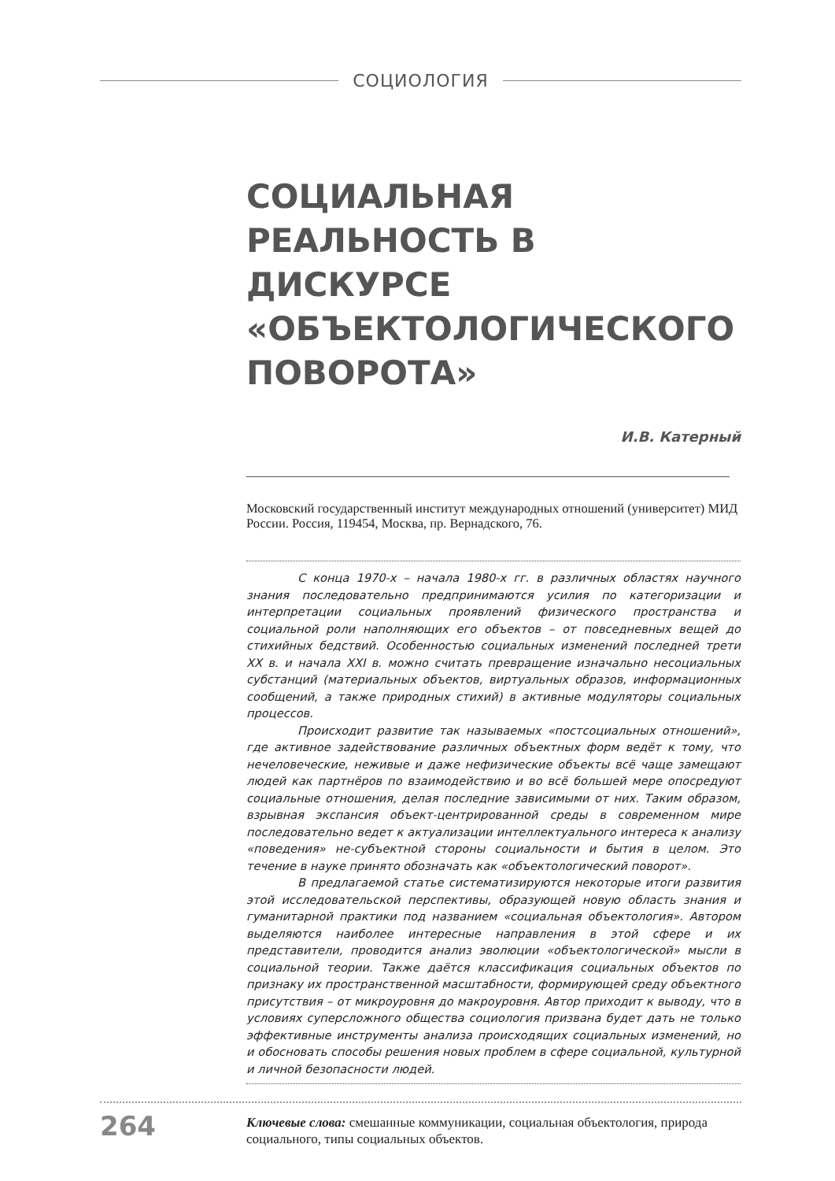СОЦИОЛОГИЯ
СОЦИАЛЬНАЯ
РЕАЛЬНОСТЬ В ДИСКУРСЕ
«ОБЪЕКТОЛОГИЧЕСКОГО
ПОВОРОТА»
И.В. Катерный
Московский государственный институт международных отношений (университет) МИД России. Россия, 119454, Москва, пр. Вернадского, 76.
С конца 1970-х – начала 1980-х гг. в различных областях научного знания последовательно предпринимаются усилия по категоризации и интерпретации социальных проявлений физического пространства и социальной роли наполняющих его объектов – от повседневных вещей до стихийных бедствий. Особенностью социальных изменений последней трети XX в. и начала XXI в. можно считать превращение изначально несоциальных субстанций (материальных объектов, виртуальных образов, информационных сообщений, а также природных стихий) в активные модуляторы социальных процессов.
Происходит развитие так называемых «постсоциальных отношений», где активное задействование различных объектных форм ведёт к тому, что нечеловеческие, неживые и даже нефизические объекты всё чаще замещают людей как партнёров по взаимодействию и во всё большей мере опосредуют социальные отношения, делая последние зависимыми от них. Таким образом, взрывная экспансия объект-центрированной среды в современном мире последовательно ведет к актуализации интеллектуального интереса к анализу «поведения» не-субъектной стороны социальности и бытия в целом. Это течение в науке принято обозначать как «объектологический поворот».
В предлагаемой статье систематизируются некоторые итоги развития этой исследовательской перспективы, образующей новую область знания и гуманитарной практики под названием «социальная объектология». Автором выделяются наиболее интересные направления в этой сфере и их представители, проводится анализ эволюции «объектологической» мысли в социальной теории. Также даётся классификация социальных объектов по признаку их пространственной масштабности, формирующей среду объектного присутствия – от микроуровня до макроуровня. Автор приходит к выводу, что в условиях суперсложного общества социология призвана будет дать не только эффективные инструменты анализа происходящих социальных изменений, но и обосновать способы решения новых проблем в сфере социальной, культурной и личной безопасности людей.
Ключевые слова: смешанные коммуникации, социальная объектология, природа социального, типы социальных объектов.
264